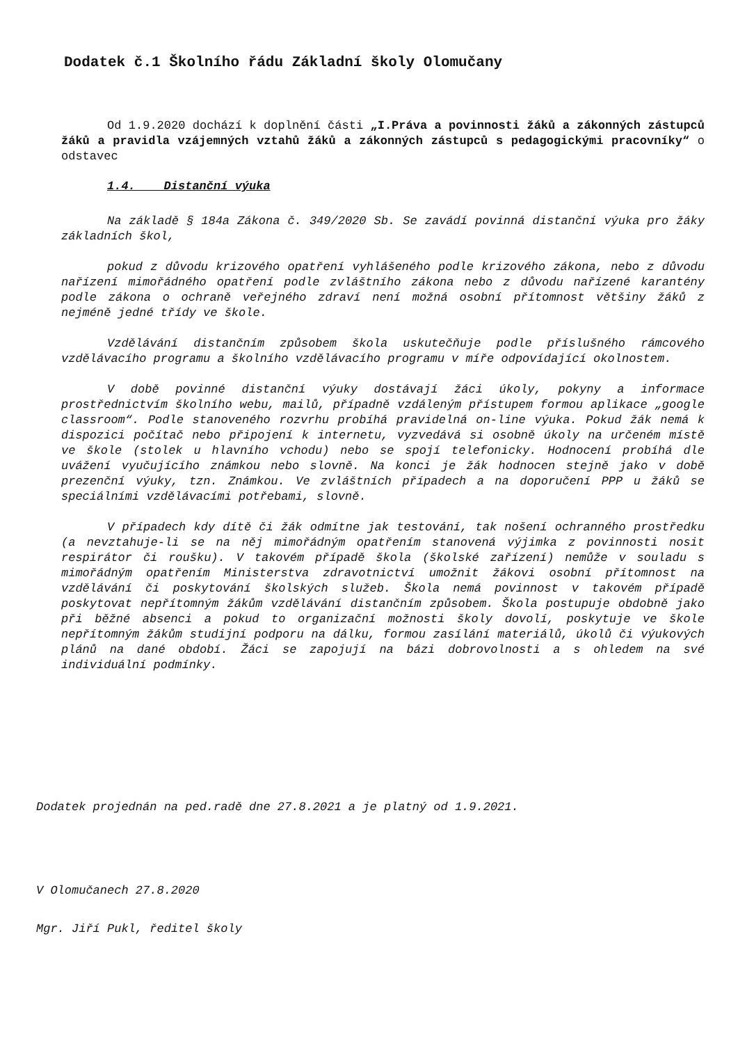Dodatek č.1 Školního řádu Základní školy Olomučany
Od 1.9.2020 dochází k doplnění části „I.Práva a povinnosti žáků a zákonných zástupců žáků a pravidla vzájemných vztahů žáků a zákonných zástupců s pedagogickými pracovníky“ o odstavec
1.4. Distanční výuka
Na základě § 184a Zákona č. 349/2020 Sb. Se zavádí povinná distanční výuka pro žáky základních škol,
pokud z důvodu krizového opatření vyhlášeného podle krizového zákona, nebo z důvodu nařízení mimořádného opatření podle zvláštního zákona nebo z důvodu nařízené karantény podle zákona o ochraně veřejného zdraví není možná osobní přítomnost většiny žáků z nejméně jedné třídy ve škole.
Vzdělávání distančním způsobem škola uskutečňuje podle příslušného rámcového vzdělávacího programu a školního vzdělávacího programu v míře odpovídající okolnostem.
V době povinné distanční výuky dostávají žáci úkoly, pokyny a informace prostřednictvím školního webu, mailů, případně vzdáleným přístupem formou aplikace „google classroom“. Podle stanoveného rozvrhu probíhá pravidelná on-line výuka. Pokud žák nemá k dispozici počítač nebo připojení k internetu, vyzvedává si osobně úkoly na určeném místě ve škole (stolek u hlavního vchodu) nebo se spojí telefonicky. Hodnocení probíhá dle uvážení vyučujícího známkou nebo slovně. Na konci je žák hodnocen stejně jako v době prezenční výuky, tzn. Známkou. Ve zvláštních případech a na doporučení PPP u žáků se speciálními vzdělávacími potřebami, slovně.
V případech kdy dítě či žák odmítne jak testování, tak nošení ochranného prostředku (a nevztahuje-li se na něj mimořádným opatřením stanovená výjimka z povinnosti nosit respirátor či roušku). V takovém případě škola (školské zařízení) nemůže v souladu s mimořádným opatřením Ministerstva zdravotnictví umožnit žákovi osobní přítomnost na vzdělávání či poskytování školských služeb. Škola nemá povinnost v takovém případě poskytovat nepřítomným žákům vzdělávání distančním způsobem. Škola postupuje obdobně jako při běžné absenci a pokud to organizační možnosti školy dovolí, poskytuje ve škole nepřítomným žákům studijní podporu na dálku, formou zasílání materiálů, úkolů či výukových plánů na dané období. Žáci se zapojují na bázi dobrovolnosti a s ohledem na své individuální podmínky.
Dodatek projednán na ped.radě dne 27.8.2021 a je platný od 1.9.2021.
V Olomučanech 27.8.2020
Mgr. Jiří Pukl, ředitel školy